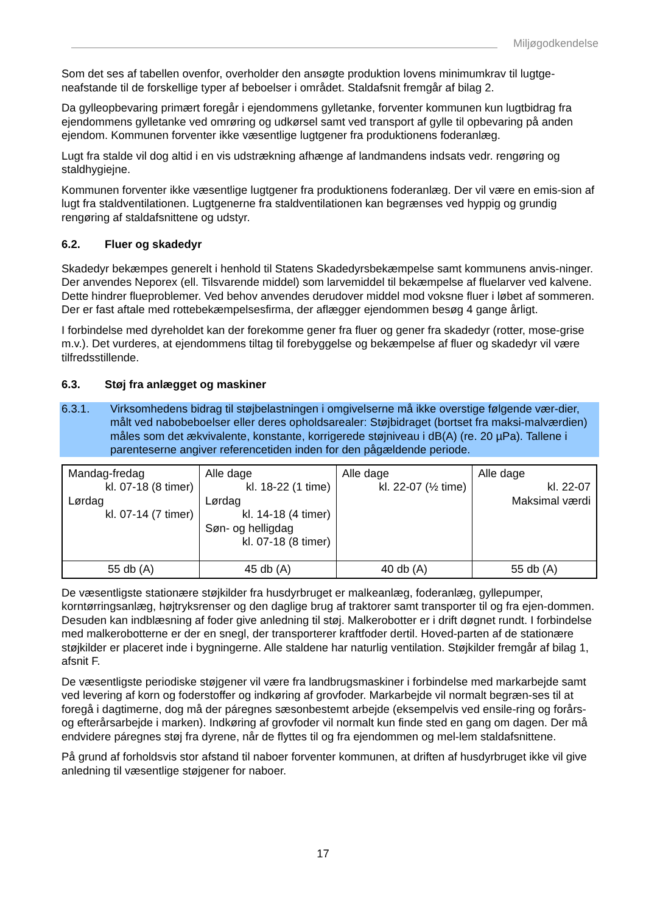Miljøgodkendelse
Som det ses af tabellen ovenfor, overholder den ansøgte produktion lovens minimumkrav til lugtge-neafstande til de forskellige typer af beboelser i området. Staldafsnit fremgår af bilag 2.
Da gylleopbevaring primært foregår i ejendommens gylletanke, forventer kommunen kun lugtbidrag fra ejendommens gylletanke ved omrøring og udkørsel samt ved transport af gylle til opbevaring på anden ejendom. Kommunen forventer ikke væsentlige lugtgener fra produktionens foderanlæg.
Lugt fra stalde vil dog altid i en vis udstrækning afhænge af landmandens indsats vedr. rengøring og staldhygiejne.
Kommunen forventer ikke væsentlige lugtgener fra produktionens foderanlæg. Der vil være en emis-sion af lugt fra staldventilationen. Lugtgenerne fra staldventilationen kan begrænses ved hyppig og grundig rengøring af staldafsnittene og udstyr.
6.2. Fluer og skadedyr
Skadedyr bekæmpes generelt i henhold til Statens Skadedyrsbekæmpelse samt kommunens anvis-ninger. Der anvendes Neporex (ell. Tilsvarende middel) som larvemiddel til bekæmpelse af fluelarver ved kalvene. Dette hindrer flueproblemer. Ved behov anvendes derudover middel mod voksne fluer i løbet af sommeren. Der er fast aftale med rottebekæmpelsesfirma, der aflægger ejendommen besøg 4 gange årligt.
I forbindelse med dyreholdet kan der forekomme gener fra fluer og gener fra skadedyr (rotter, mose-grise m.v.). Det vurderes, at ejendommens tiltag til forebyggelse og bekæmpelse af fluer og skadedyr vil være tilfredsstillende.
6.3. Støj fra anlægget og maskiner
6.3.1. Virksomhedens bidrag til støjbelastningen i omgivelserne må ikke overstige følgende vær-dier, målt ved nabobeboelser eller deres opholdsarealer: Støjbidraget (bortset fra maksi-malværdien) måles som det ækvivalente, konstante, korrigerede støjniveau i dB(A) (re. 20 µPa). Tallene i parenteserne angiver referencetiden inden for den pågældende periode.
| Mandag-fredag kl. 07-18 (8 timer) Lørdag kl. 07-14 (7 timer) | Alle dage kl. 18-22 (1 time) Lørdag kl. 14-18 (4 timer) Søn- og helligdag kl. 07-18 (8 timer) | Alle dage kl. 22-07 (½ time) | Alle dage kl. 22-07 Maksimal værdi |
| 55 db (A) | 45 db (A) | 40 db (A) | 55 db (A) |
De væsentligste stationære støjkilder fra husdyrbruget er malkeanlæg, foderanlæg, gyllepumper, korntørringsanlæg, højtryksrenser og den daglige brug af traktorer samt transporter til og fra ejen-dommen. Desuden kan indblæsning af foder give anledning til støj. Malkerobotter er i drift døgnet rundt. I forbindelse med malkerobotterne er der en snegl, der transporterer kraftfoder dertil. Hoved-parten af de stationære støjkilder er placeret inde i bygningerne. Alle staldene har naturlig ventilation. Støjkilder fremgår af bilag 1, afsnit F.
De væsentligste periodiske støjgener vil være fra landbrugsmaskiner i forbindelse med markarbejde samt ved levering af korn og foderstoffer og indkøring af grovfoder. Markarbejde vil normalt begræn-ses til at foregå i dagtimerne, dog må der páregnes sæsonbestemt arbejde (eksempelvis ved ensile-ring og forårs- og efterårsarbejde i marken). Indkøring af grovfoder vil normalt kun finde sted en gang om dagen. Der må endvidere páregnes støj fra dyrene, når de flyttes til og fra ejendommen og mel-lem staldafsnittene.
På grund af forholdsvis stor afstand til naboer forventer kommunen, at driften af husdyrbruget ikke vil give anledning til væsentlige støjgener for naboer.
17